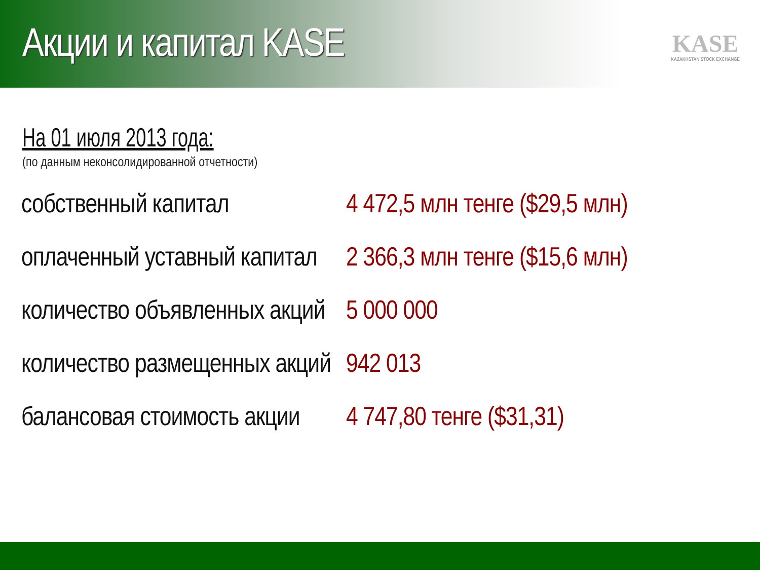Акции и капитал KASE
KASE
KAZAKHSTAN STOCK EXCHANGE
На 01 июля 2013 года:
(по данным неконсолидированной отчетности)
| собственный капитал | 4 472,5 млн тенге ($29,5 млн) |
| оплаченный уставный капитал | 2 366,3 млн тенге ($15,6 млн) |
| количество объявленных акций | 5 000 000 |
| количество размещенных акций | 942 013 |
| балансовая стоимость акции | 4 747,80 тенге ($31,31) |